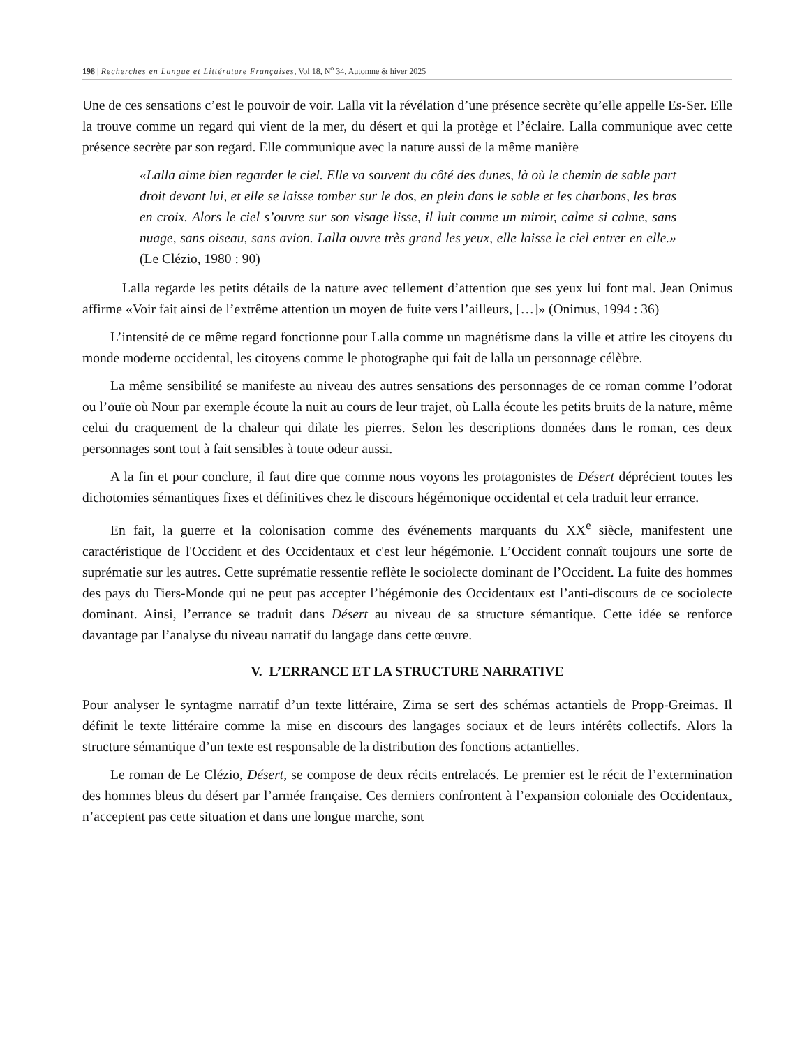198 | Recherches en Langue et Littérature Françaises, Vol 18, N<sup>o</sup> 34, Automne & hiver 2025
Une de ces sensations c’est le pouvoir de voir. Lalla vit la révélation d’une présence secrète qu’elle appelle Es-Ser. Elle la trouve comme un regard qui vient de la mer, du désert et qui la protège et l’éclaire. Lalla communique avec cette présence secrète par son regard. Elle communique avec la nature aussi de la même manière
«Lalla aime bien regarder le ciel. Elle va souvent du côté des dunes, là où le chemin de sable part droit devant lui, et elle se laisse tomber sur le dos, en plein dans le sable et les charbons, les bras en croix. Alors le ciel s’ouvre sur son visage lisse, il luit comme un miroir, calme si calme, sans nuage, sans oiseau, sans avion. Lalla ouvre très grand les yeux, elle laisse le ciel entrer en elle.» (Le Clézio, 1980 : 90)
Lalla regarde les petits détails de la nature avec tellement d’attention que ses yeux lui font mal. Jean Onimus affirme «Voir fait ainsi de l’extrême attention un moyen de fuite vers l’ailleurs, […]» (Onimus, 1994 : 36)
L’intensité de ce même regard fonctionne pour Lalla comme un magnétisme dans la ville et attire les citoyens du monde moderne occidental, les citoyens comme le photographe qui fait de lalla un personnage célèbre.
La même sensibilité se manifeste au niveau des autres sensations des personnages de ce roman comme l’odorat ou l’ouïe où Nour par exemple écoute la nuit au cours de leur trajet, où Lalla écoute les petits bruits de la nature, même celui du craquement de la chaleur qui dilate les pierres. Selon les descriptions données dans le roman, ces deux personnages sont tout à fait sensibles à toute odeur aussi.
A la fin et pour conclure, il faut dire que comme nous voyons les protagonistes de Désert déprécient toutes les dichotomies sémantiques fixes et définitives chez le discours hégémonique occidental et cela traduit leur errance.
En fait, la guerre et la colonisation comme des événements marquants du XX<sup>e</sup> siècle, manifestent une caractéristique de l'Occident et des Occidentaux et c'est leur hégémonie. L’Occident connaît toujours une sorte de suprématie sur les autres. Cette suprématie ressentie reflète le sociolecte dominant de l’Occident. La fuite des hommes des pays du Tiers-Monde qui ne peut pas accepter l’hégémonie des Occidentaux est l’anti-discours de ce sociolecte dominant. Ainsi, l’errance se traduit dans Désert au niveau de sa structure sémantique. Cette idée se renforce davantage par l’analyse du niveau narratif du langage dans cette œuvre.
V. L’ERRANCE ET LA STRUCTURE NARRATIVE
Pour analyser le syntagme narratif d’un texte littéraire, Zima se sert des schémas actantiels de Propp-Greimas. Il définit le texte littéraire comme la mise en discours des langages sociaux et de leurs intérêts collectifs. Alors la structure sémantique d’un texte est responsable de la distribution des fonctions actantielles.
Le roman de Le Clézio, Désert, se compose de deux récits entrelacés. Le premier est le récit de l’extermination des hommes bleus du désert par l’armée française. Ces derniers confrontent à l’expansion coloniale des Occidentaux, n’acceptent pas cette situation et dans une longue marche, sont